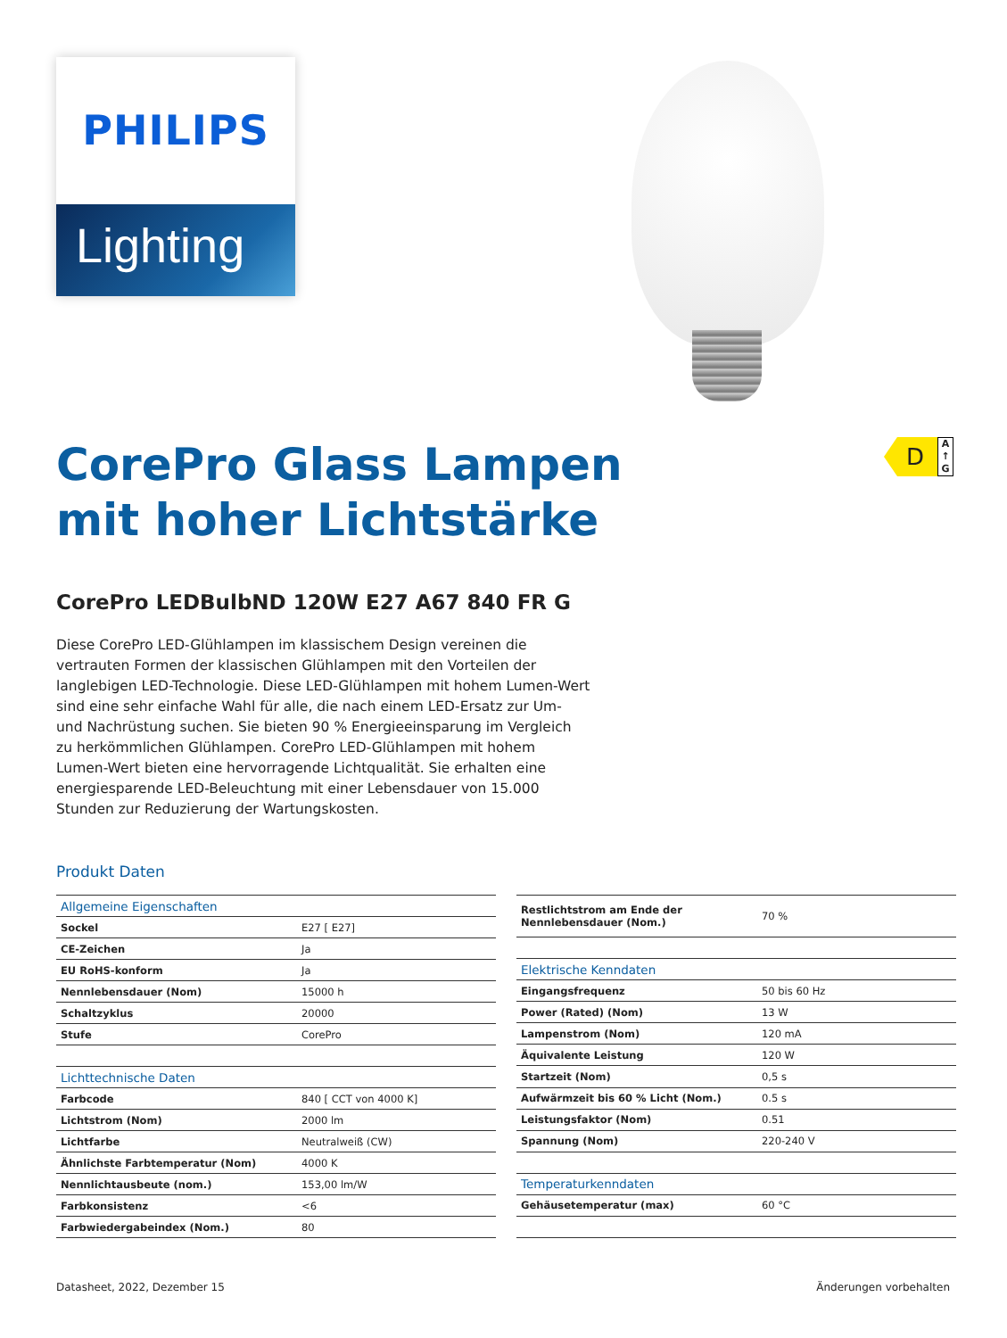PHILIPS
Lighting
D
A
↑
G
CorePro Glass Lampen
mit hoher Lichtstärke
CorePro LEDBulbND 120W E27 A67 840 FR G
Diese CorePro LED-Glühlampen im klassischem Design vereinen die vertrauten Formen der klassischen Glühlampen mit den Vorteilen der langlebigen LED-Technologie. Diese LED-Glühlampen mit hohem Lumen-Wert sind eine sehr einfache Wahl für alle, die nach einem LED-Ersatz zur Um- und Nachrüstung suchen. Sie bieten 90 % Energieeinsparung im Vergleich zu herkömmlichen Glühlampen. CorePro LED-Glühlampen mit hohem Lumen-Wert bieten eine hervorragende Lichtqualität. Sie erhalten eine energiesparende LED-Beleuchtung mit einer Lebensdauer von 15.000 Stunden zur Reduzierung der Wartungskosten.
Produkt Daten
| Allgemeine Eigenschaften | |
| --- | --- |
| Sockel | E27 [ E27] |
| CE-Zeichen | Ja |
| EU RoHS-konform | Ja |
| Nennlebensdauer (Nom) | 15000 h |
| Schaltzyklus | 20000 |
| Stufe | CorePro |
| Lichttechnische Daten | |
| Farbcode | 840 [ CCT von 4000 K] |
| Lichtstrom (Nom) | 2000 lm |
| Lichtfarbe | Neutralweiß (CW) |
| Ähnlichste Farbtemperatur (Nom) | 4000 K |
| Nennlichtausbeute (nom.) | 153,00 lm/W |
| Farbkonsistenz | <6 |
| Farbwiedergabeindex (Nom.) | 80 |
| Restlichtstrom am Ende der Nennlebensdauer (Nom.) | 70 % |
| Elektrische Kenndaten | |
| Eingangsfrequenz | 50 bis 60 Hz |
| Power (Rated) (Nom) | 13 W |
| Lampenstrom (Nom) | 120 mA |
| Äquivalente Leistung | 120 W |
| Startzeit (Nom) | 0,5 s |
| Aufwärmzeit bis 60 % Licht (Nom.) | 0.5 s |
| Leistungsfaktor (Nom) | 0.51 |
| Spannung (Nom) | 220-240 V |
| Temperaturkenndaten | |
| Gehäusetemperatur (max) | 60 °C |
Datasheet, 2022, Dezember 15 Änderungen vorbehalten